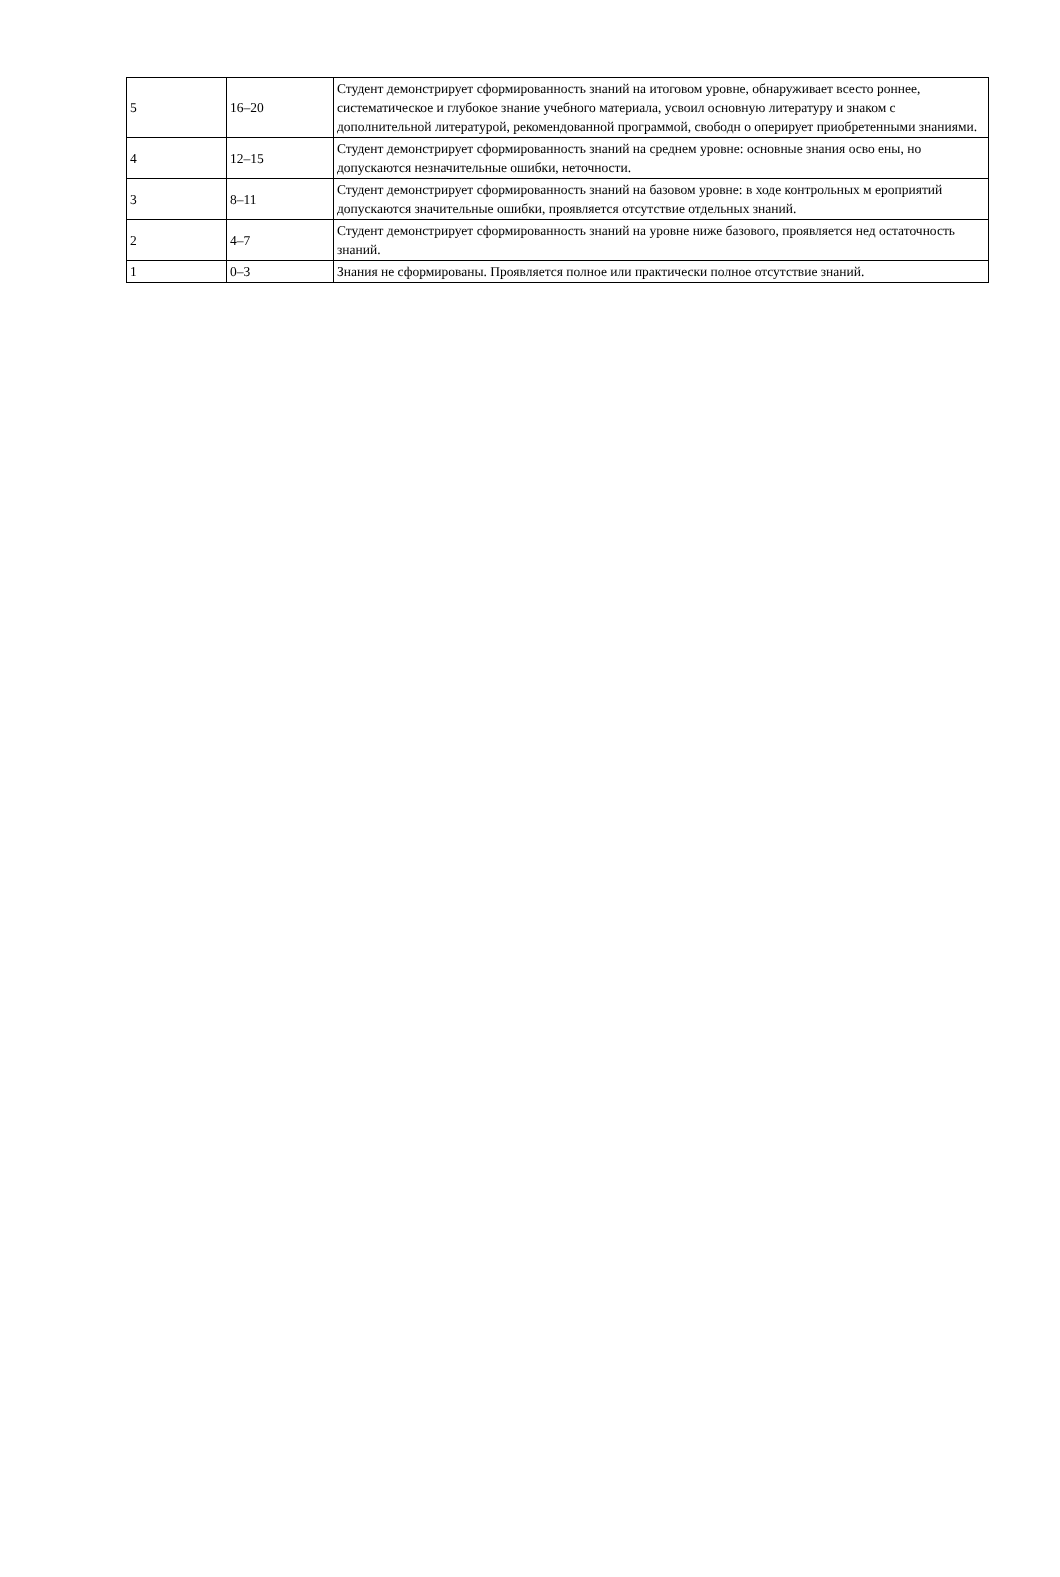| 5 | 16–20 | Студент демонстрирует сформированность знаний на итоговом уровне, обнаруживает всесто роннее, систематическое и глубокое знание учебного материала, усвоил основную литературу и знаком с дополнительной литературой, рекомендованной программой, свободн о оперирует приобретенными знаниями. |
| 4 | 12–15 | Студент демонстрирует сформированность знаний на среднем уровне: основные знания осво ены, но допускаются незначительные ошибки, неточности. |
| 3 | 8–11 | Студент демонстрирует сформированность знаний на базовом уровне: в ходе контрольных м ероприятий допускаются значительные ошибки, проявляется отсутствие отдельных знаний. |
| 2 | 4–7 | Студент демонстрирует сформированность знаний на уровне ниже базового, проявляется нед остаточность знаний. |
| 1 | 0–3 | Знания не сформированы. Проявляется полное или практически полное отсутствие знаний. |